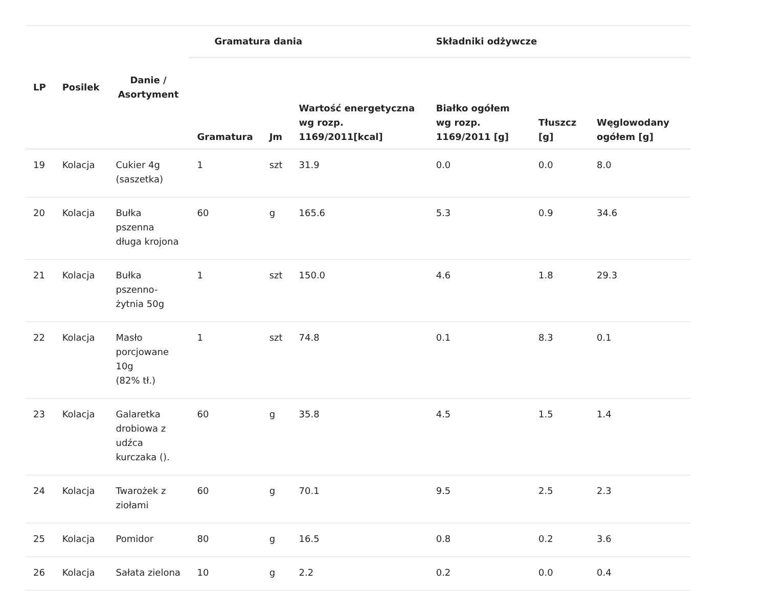| LP | Posilek | Danie / Asortyment | Gramatura dania | | | Składniki odżywcze | | |
| --- | --- | --- | --- | --- | --- | --- | --- | --- |
| | | | Gramatura | Jm | Wartość energetyczna wg rozp. 1169/2011[kcal] | Białko ogółem wg rozp. 1169/2011 [g] | Tłuszcz [g] | Węglowodany ogółem [g] |
| 19 | Kolacja | Cukier 4g (saszetka) | 1 | szt | 31.9 | 0.0 | 0.0 | 8.0 |
| 20 | Kolacja | Bułka pszenna długa krojona | 60 | g | 165.6 | 5.3 | 0.9 | 34.6 |
| 21 | Kolacja | Bułka pszenno- żytnia 50g | 1 | szt | 150.0 | 4.6 | 1.8 | 29.3 |
| 22 | Kolacja | Masło porcjowane 10g (82% tł.) | 1 | szt | 74.8 | 0.1 | 8.3 | 0.1 |
| 23 | Kolacja | Galaretka drobiowa z udźca kurczaka (). | 60 | g | 35.8 | 4.5 | 1.5 | 1.4 |
| 24 | Kolacja | Twarożek z ziołami | 60 | g | 70.1 | 9.5 | 2.5 | 2.3 |
| 25 | Kolacja | Pomidor | 80 | g | 16.5 | 0.8 | 0.2 | 3.6 |
| 26 | Kolacja | Sałata zielona | 10 | g | 2.2 | 0.2 | 0.0 | 0.4 |